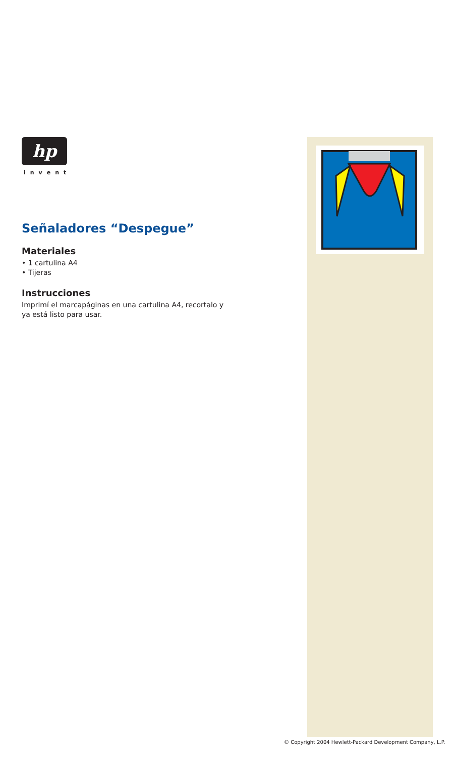hp
invent
Señaladores “Despegue”
Materiales
• 1 cartulina A4
• Tijeras
Instrucciones
Imprimí el marcapáginas en una cartulina A4, recortalo y ya está listo para usar.
© Copyright 2004 Hewlett-Packard Development Company, L.P.